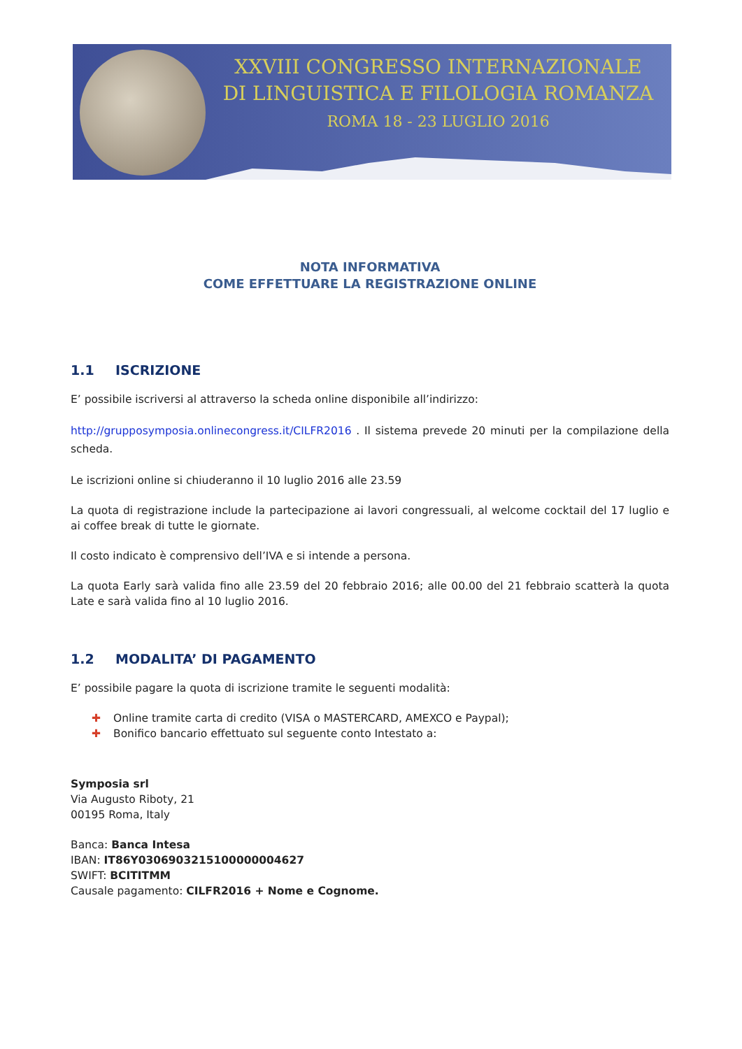XXVIII CONGRESSO INTERNAZIONALE
DI LINGUISTICA E FILOLOGIA ROMANZA
ROMA 18 - 23 LUGLIO 2016
NOTA INFORMATIVA
COME EFFETTUARE LA REGISTRAZIONE ONLINE
1.1 ISCRIZIONE
E’ possibile iscriversi al attraverso la scheda online disponibile all’indirizzo:
http://grupposymposia.onlinecongress.it/CILFR2016 . Il sistema prevede 20 minuti per la compilazione della scheda.
Le iscrizioni online si chiuderanno il 10 luglio 2016 alle 23.59
La quota di registrazione include la partecipazione ai lavori congressuali, al welcome cocktail del 17 luglio e ai coffee break di tutte le giornate.
Il costo indicato è comprensivo dell’IVA e si intende a persona.
La quota Early sarà valida fino alle 23.59 del 20 febbraio 2016; alle 00.00 del 21 febbraio scatterà la quota Late e sarà valida fino al 10 luglio 2016.
1.2 MODALITA’ DI PAGAMENTO
E’ possibile pagare la quota di iscrizione tramite le seguenti modalità:
✚ Online tramite carta di credito (VISA o MASTERCARD, AMEXCO e Paypal);
✚ Bonifico bancario effettuato sul seguente conto Intestato a:
Symposia srl
Via Augusto Riboty, 21
00195 Roma, Italy
Banca: Banca Intesa
IBAN: IT86Y0306903215100000004627
SWIFT: BCITITMM
Causale pagamento: CILFR2016 + Nome e Cognome.